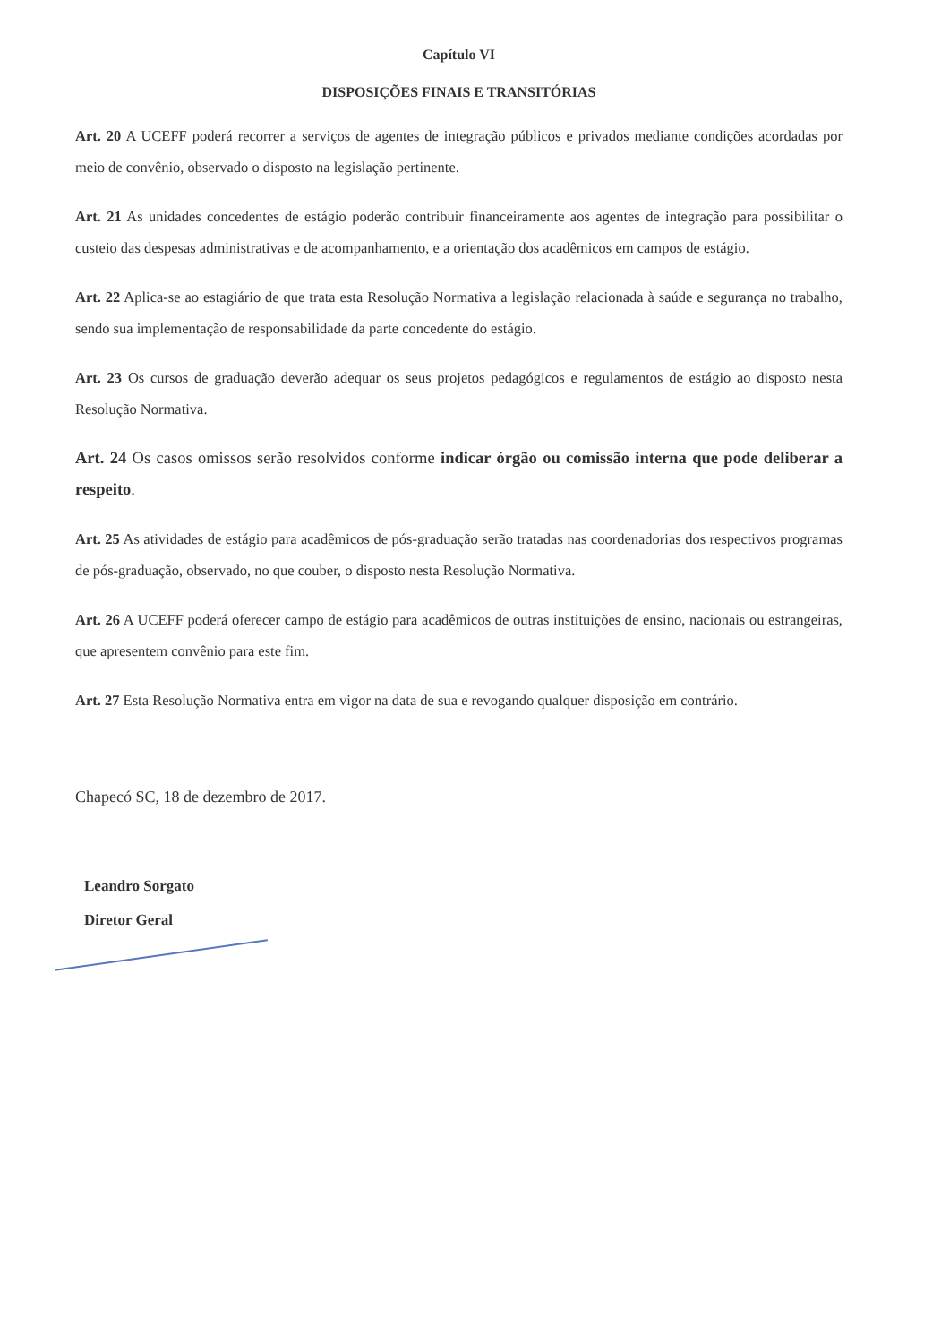Capítulo VI
DISPOSIÇÕES FINAIS E TRANSITÓRIAS
Art. 20 A UCEFF poderá recorrer a serviços de agentes de integração públicos e privados mediante condições acordadas por meio de convênio, observado o disposto na legislação pertinente.
Art. 21 As unidades concedentes de estágio poderão contribuir financeiramente aos agentes de integração para possibilitar o custeio das despesas administrativas e de acompanhamento, e a orientação dos acadêmicos em campos de estágio.
Art. 22 Aplica-se ao estagiário de que trata esta Resolução Normativa a legislação relacionada à saúde e segurança no trabalho, sendo sua implementação de responsabilidade da parte concedente do estágio.
Art. 23 Os cursos de graduação deverão adequar os seus projetos pedagógicos e regulamentos de estágio ao disposto nesta Resolução Normativa.
Art. 24 Os casos omissos serão resolvidos conforme indicar órgão ou comissão interna que pode deliberar a respeito.
Art. 25 As atividades de estágio para acadêmicos de pós-graduação serão tratadas nas coordenadorias dos respectivos programas de pós-graduação, observado, no que couber, o disposto nesta Resolução Normativa.
Art. 26 A UCEFF poderá oferecer campo de estágio para acadêmicos de outras instituições de ensino, nacionais ou estrangeiras, que apresentem convênio para este fim.
Art. 27 Esta Resolução Normativa entra em vigor na data de sua e revogando qualquer disposição em contrário.
Chapecó SC, 18 de dezembro de 2017.
Leandro Sorgato
Diretor Geral